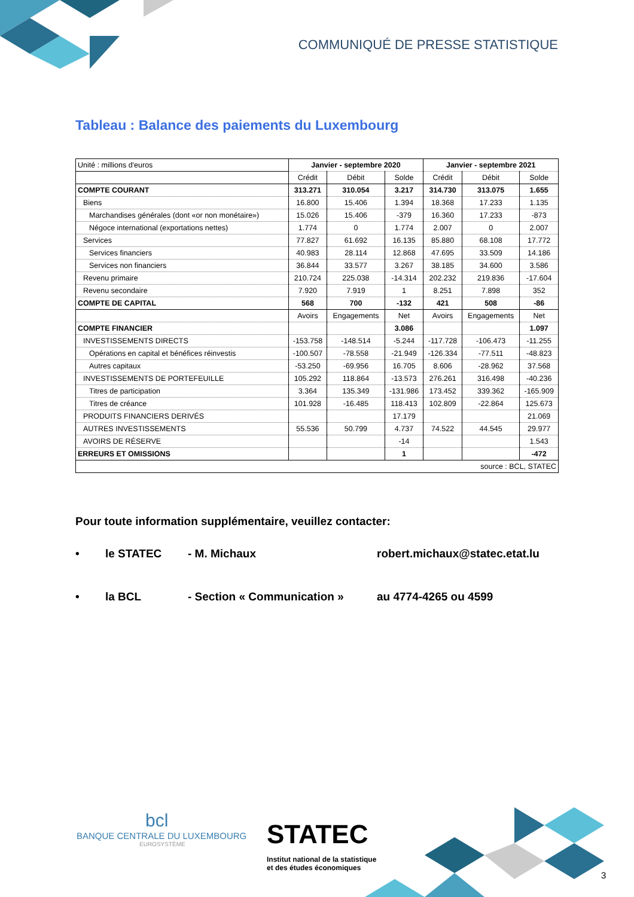COMMUNIQUÉ DE PRESSE STATISTIQUE
Tableau : Balance des paiements du Luxembourg
| Unité : millions d'euros | Janvier - septembre 2020 | | | Janvier - septembre 2021 | | |
| | Crédit | Débit | Solde | Crédit | Débit | Solde |
| COMPTE COURANT | 313.271 | 310.054 | 3.217 | 314.730 | 313.075 | 1.655 |
| Biens | 16.800 | 15.406 | 1.394 | 18.368 | 17.233 | 1.135 |
| Marchandises générales (dont «or non monétaire») | 15.026 | 15.406 | -379 | 16.360 | 17.233 | -873 |
| Négoce international (exportations nettes) | 1.774 | 0 | 1.774 | 2.007 | 0 | 2.007 |
| Services | 77.827 | 61.692 | 16.135 | 85.880 | 68.108 | 17.772 |
| Services financiers | 40.983 | 28.114 | 12.868 | 47.695 | 33.509 | 14.186 |
| Services non financiers | 36.844 | 33.577 | 3.267 | 38.185 | 34.600 | 3.586 |
| Revenu primaire | 210.724 | 225.038 | -14.314 | 202.232 | 219.836 | -17.604 |
| Revenu secondaire | 7.920 | 7.919 | 1 | 8.251 | 7.898 | 352 |
| COMPTE DE CAPITAL | 568 | 700 | -132 | 421 | 508 | -86 |
| | Avoirs | Engagements | Net | Avoirs | Engagements | Net |
| COMPTE FINANCIER | | | 3.086 | | | 1.097 |
| INVESTISSEMENTS DIRECTS | -153.758 | -148.514 | -5.244 | -117.728 | -106.473 | -11.255 |
| Opérations en capital et bénéfices réinvestis | -100.507 | -78.558 | -21.949 | -126.334 | -77.511 | -48.823 |
| Autres capitaux | -53.250 | -69.956 | 16.705 | 8.606 | -28.962 | 37.568 |
| INVESTISSEMENTS DE PORTEFEUILLE | 105.292 | 118.864 | -13.573 | 276.261 | 316.498 | -40.236 |
| Titres de participation | 3.364 | 135.349 | -131.986 | 173.452 | 339.362 | -165.909 |
| Titres de créance | 101.928 | -16.485 | 118.413 | 102.809 | -22.864 | 125.673 |
| PRODUITS FINANCIERS DERIVÉS | | | 17.179 | | | 21.069 |
| AUTRES INVESTISSEMENTS | 55.536 | 50.799 | 4.737 | 74.522 | 44.545 | 29.977 |
| AVOIRS DE RÉSERVE | | | -14 | | | 1.543 |
| ERREURS ET OMISSIONS | | | 1 | | | -472 |
| source : BCL, STATEC | | | | | | |
Pour toute information supplémentaire, veuillez contacter:
• le STATEC - M. Michaux robert.michaux@statec.etat.lu
• la BCL - Section « Communication » au 4774-4265 ou 4599
bcl
BANQUE CENTRALE DU LUXEMBOURG
EUROSYSTÈME
STATEC
Institut national de la statistique
et des études économiques
3